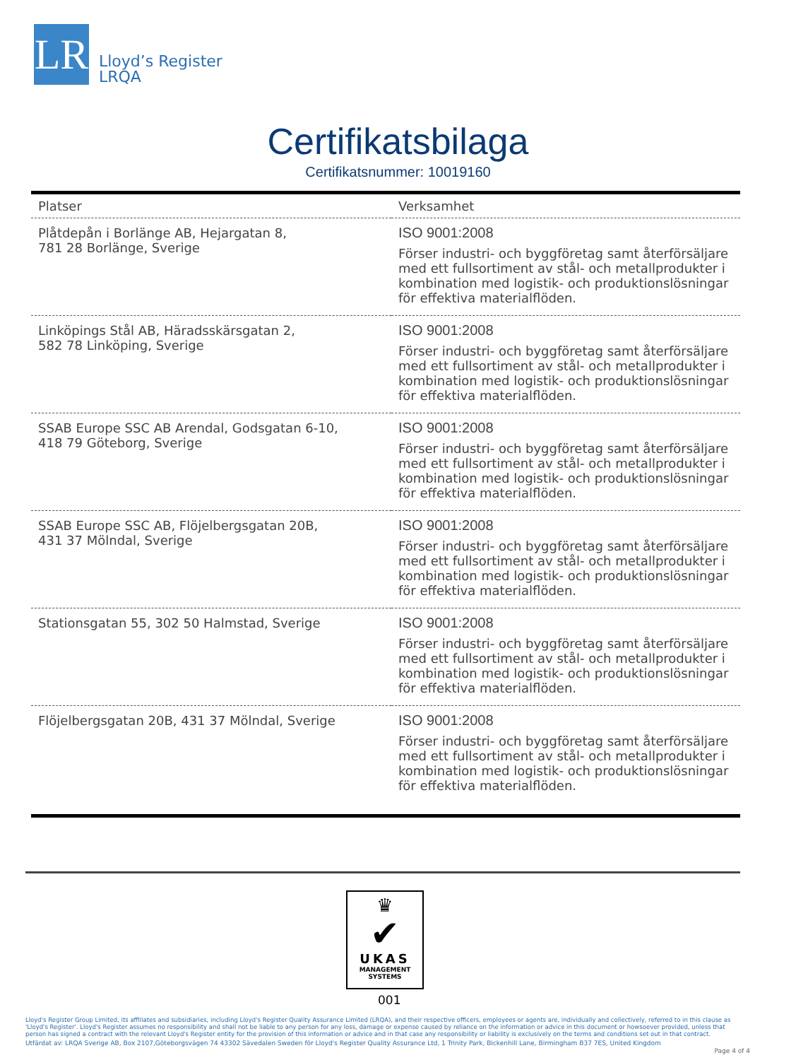LR
Lloyd’s Register
LRQA
Certifikatsbilaga
Certifikatsnummer: 10019160
| Platser | Verksamhet |
| --- | --- |
| Plåtdepån i Borlänge AB, Hejargatan 8, 781 28 Borlänge, Sverige | ISO 9001:2008 Förser industri- och byggföretag samt återförsäljare med ett fullsortiment av stål- och metallprodukter i kombination med logistik- och produktionslösningar för effektiva materialflöden. |
| Linköpings Stål AB, Häradsskärsgatan 2, 582 78 Linköping, Sverige | ISO 9001:2008 Förser industri- och byggföretag samt återförsäljare med ett fullsortiment av stål- och metallprodukter i kombination med logistik- och produktionslösningar för effektiva materialflöden. |
| SSAB Europe SSC AB Arendal, Godsgatan 6-10, 418 79 Göteborg, Sverige | ISO 9001:2008 Förser industri- och byggföretag samt återförsäljare med ett fullsortiment av stål- och metallprodukter i kombination med logistik- och produktionslösningar för effektiva materialflöden. |
| SSAB Europe SSC AB, Flöjelbergsgatan 20B, 431 37 Mölndal, Sverige | ISO 9001:2008 Förser industri- och byggföretag samt återförsäljare med ett fullsortiment av stål- och metallprodukter i kombination med logistik- och produktionslösningar för effektiva materialflöden. |
| Stationsgatan 55, 302 50 Halmstad, Sverige | ISO 9001:2008 Förser industri- och byggföretag samt återförsäljare med ett fullsortiment av stål- och metallprodukter i kombination med logistik- och produktionslösningar för effektiva materialflöden. |
| Flöjelbergsgatan 20B, 431 37 Mölndal, Sverige | ISO 9001:2008 Förser industri- och byggföretag samt återförsäljare med ett fullsortiment av stål- och metallprodukter i kombination med logistik- och produktionslösningar för effektiva materialflöden. |
♛
✔
UKAS
MANAGEMENT
SYSTEMS
001
Lloyd's Register Group Limited, its affiliates and subsidiaries, including Lloyd's Register Quality Assurance Limited (LRQA), and their respective officers, employees or agents are, individually and collectively, referred to in this clause as 'Lloyd's Register'. Lloyd's Register assumes no responsibility and shall not be liable to any person for any loss, damage or expense caused by reliance on the information or advice in this document or howsoever provided, unless that person has signed a contract with the relevant Lloyd's Register entity for the provision of this information or advice and in that case any responsibility or liability is exclusively on the terms and conditions set out in that contract.
Utfärdat av: LRQA Sverige AB, Box 2107,Göteborgsvägen 74 43302 Sävedalen Sweden för Lloyd's Register Quality Assurance Ltd, 1 Trinity Park, Bickenhill Lane, Birmingham B37 7ES, United Kingdom
Page 4 of 4